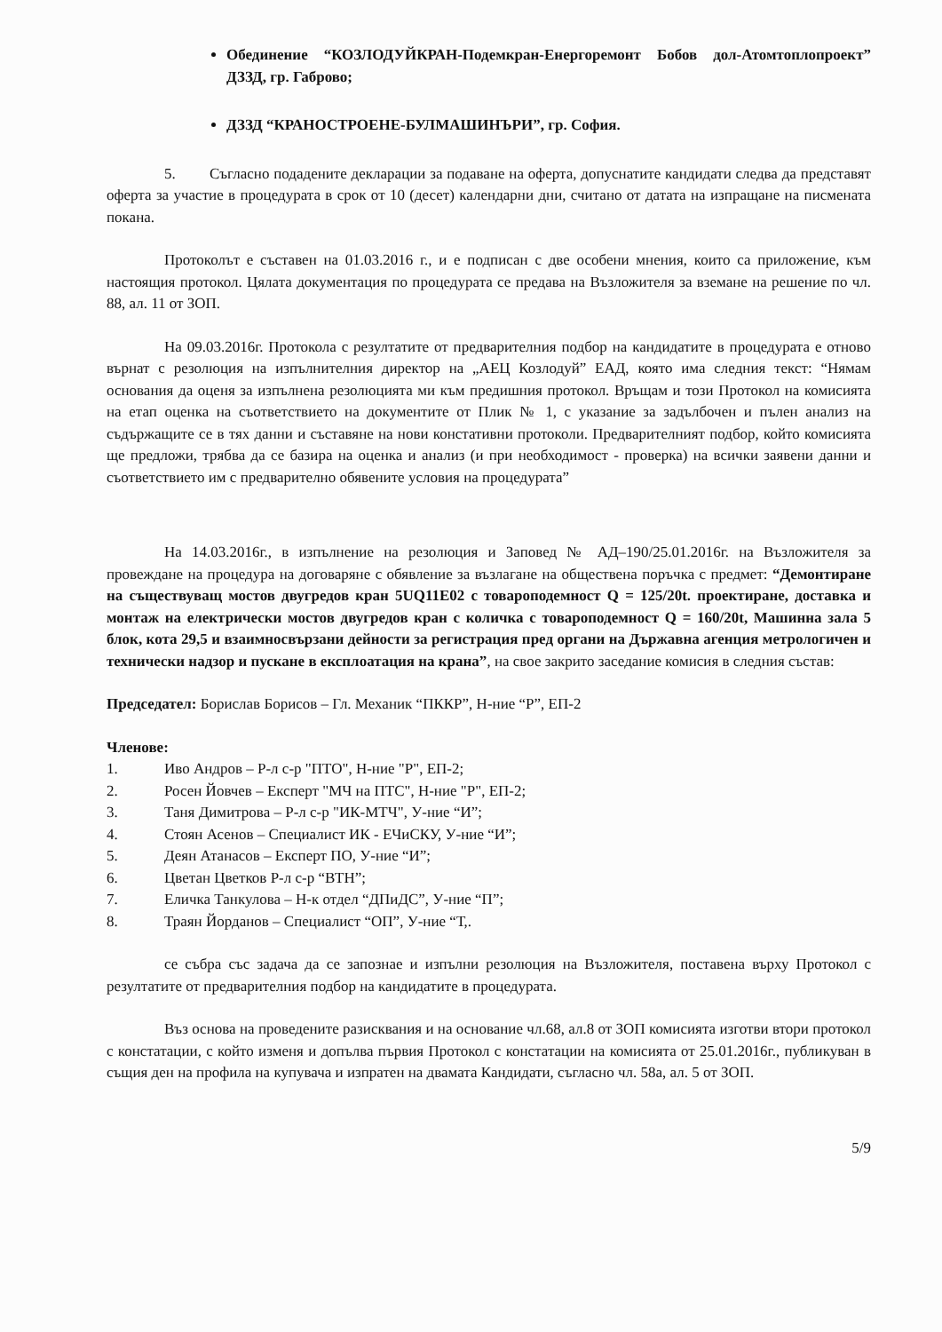Обединение “КОЗЛОДУЙКРАН-Подемкран-Енергоремонт Бобов дол-Атомтоплопроект” ДЗЗД, гр. Габрово;
ДЗЗД “КРАНОСТРОЕНЕ-БУЛМАШИНЪРИ”, гр. София.
5. Съгласно подадените декларации за подаване на оферта, допуснатите кандидати следва да представят оферта за участие в процедурата в срок от 10 (десет) календарни дни, считано от датата на изпращане на писмената покана.
Протоколът е съставен на 01.03.2016 г., и е подписан с две особени мнения, които са приложение, към настоящия протокол. Цялата документация по процедурата се предава на Възложителя за вземане на решение по чл. 88, ал. 11 от ЗОП.
На 09.03.2016г. Протокола с резултатите от предварителния подбор на кандидатите в процедурата е отново върнат с резолюция на изпълнителния директор на „АЕЦ Козлодуй” ЕАД, която има следния текст: “Нямам основания да оценя за изпълнена резолюцията ми към предишния протокол. Връщам и този Протокол на комисията на етап оценка на съответствието на документите от Плик № 1, с указание за задълбочен и пълен анализ на съдържащите се в тях данни и съставяне на нови констативни протоколи. Предварителният подбор, който комисията ще предложи, трябва да се базира на оценка и анализ (и при необходимост - проверка) на всички заявени данни и съответствието им с предварително обявените условия на процедурата”
На 14.03.2016г., в изпълнение на резолюция и Заповед № АД–190/25.01.2016г. на Възложителя за провеждане на процедура на договаряне с обявление за възлагане на обществена поръчка с предмет: “Демонтиране на съществуващ мостов двугредов кран 5UQ11E02 с товароподемност Q = 125/20t. проектиране, доставка и монтаж на електрически мостов двугредов кран с количка с товароподемност Q = 160/20t, Машинна зала 5 блок, кота 29,5 и взаимносвързани дейности за регистрация пред органи на Държавна агенция метрологичен и технически надзор и пускане в експлоатация на крана”, на свое закрито заседание комисия в следния състав:
Председател: Борислав Борисов – Гл. Механик “ПККР”, Н-ние “Р”, ЕП-2
Членове:
1. Иво Андров – Р-л с-р "ПТО", Н-ние "Р", ЕП-2;
2. Росен Йовчев – Експерт "МЧ на ПТС", Н-ние "Р", ЕП-2;
3. Таня Димитрова – Р-л с-р "ИК-МТЧ", У-ние “И”;
4. Стоян Асенов – Специалист ИК - ЕЧиСКУ, У-ние “И”;
5. Деян Атанасов – Експерт ПО, У-ние “И”;
6. Цветан Цветков Р-л с-р “ВТН”;
7. Еличка Танкулова – Н-к отдел “ДПиДС”, У-ние “П”;
8. Траян Йорданов – Специалист “ОП”, У-ние “Т,.
се събра със задача да се запознае и изпълни резолюция на Възложителя, поставена върху Протокол с резултатите от предварителния подбор на кандидатите в процедурата.
Въз основа на проведените разисквания и на основание чл.68, ал.8 от ЗОП комисията изготви втори протокол с констатации, с който изменя и допълва първия Протокол с констатации на комисията от 25.01.2016г., публикуван в същия ден на профила на купувача и изпратен на двамата Кандидати, съгласно чл. 58а, ал. 5 от ЗОП.
5/9